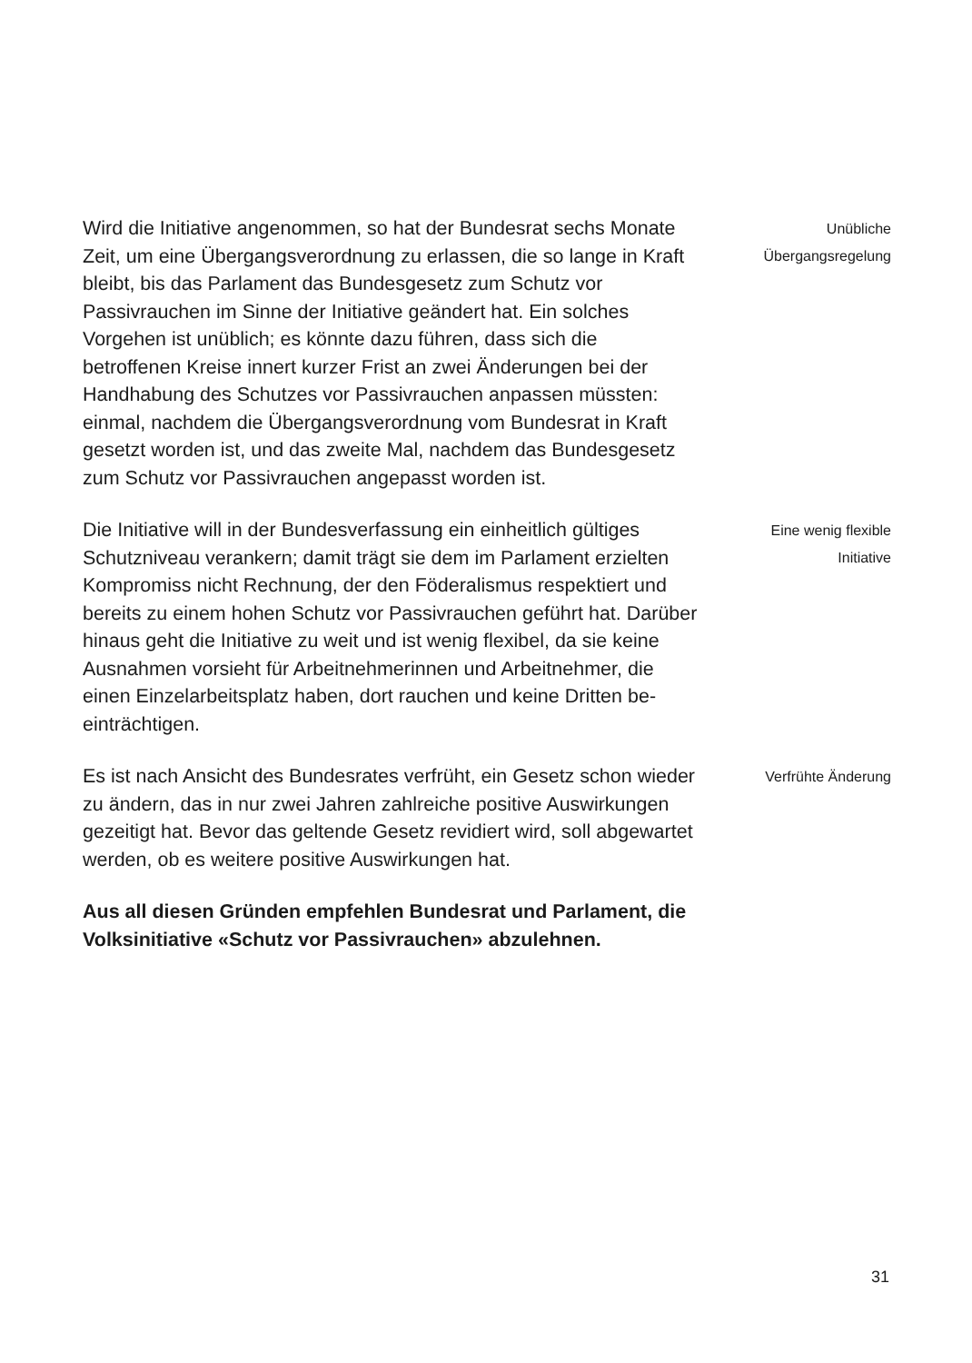Wird die Initiative angenommen, so hat der Bundesrat sechs Monate Zeit, um eine Übergangsverordnung zu erlassen, die so lange in Kraft bleibt, bis das Parlament das Bundesgesetz zum Schutz vor Passivrauchen im Sinne der Initiative geän­dert hat. Ein solches Vorgehen ist unüblich; es könnte dazu führen, dass sich die betroffenen Kreise innert kurzer Frist an zwei Änderungen bei der Handhabung des Schutzes vor Passivrauchen anpassen müssten: einmal, nachdem die Übergangsverordnung vom Bundesrat in Kraft gesetzt wor­den ist, und das zweite Mal, nachdem das Bundesgesetz zum Schutz vor Passivrauchen angepasst worden ist.
Unübliche
Übergangsregelung
Die Initiative will in der Bundesverfassung ein einheitlich gültiges Schutzniveau verankern; damit trägt sie dem im Par­lament erzielten Kompromiss nicht Rechnung, der den Föde­ralismus respektiert und bereits zu einem hohen Schutz vor Passivrauchen geführt hat. Darüber hinaus geht die Initiative zu weit und ist wenig flexibel, da sie keine Ausnahmen vor­sieht für Arbeitnehmerinnen und Arbeitnehmer, die einen Einzelarbeitsplatz haben, dort rauchen und keine Dritten be­einträchtigen.
Eine wenig flexible
Initiative
Es ist nach Ansicht des Bundesrates verfrüht, ein Gesetz schon wieder zu ändern, das in nur zwei Jahren zahlreiche positive Auswirkungen gezeitigt hat. Bevor das geltende Gesetz revidiert wird, soll abgewartet werden, ob es weitere positive Auswirkungen hat.
Verfrühte Änderung
Aus all diesen Gründen empfehlen Bundesrat und Parlament, die Volksinitiative «Schutz vor Passivrauchen» abzulehnen.
31